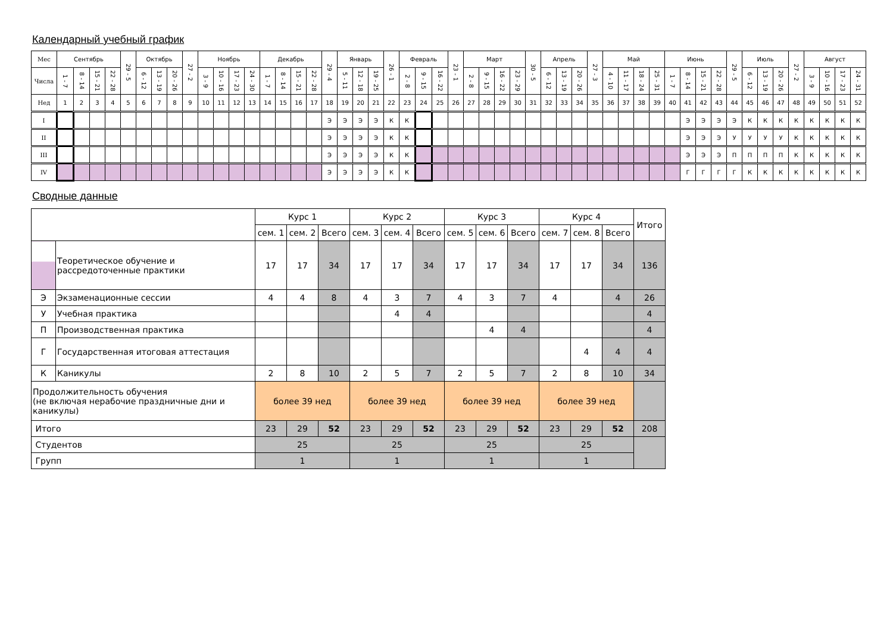Календарный учебный график
| Мес | Сентябрь | | | | 29 - 5 | Октябрь | | | 27 - 2 | Ноябрь | | | | Декабрь | | | | 29 - 4 | Январь | | | 26 - 1 | Февраль | | | 23 - 1 | Март | | | | 30 - 5 | Апрель | | | 27 - 3 | Май | | | | Июнь | | | | 29 - 5 | Июль | | | 27 - 2 | Август | | | |
| Числа | 1 - 7 | 8 - 14 | 15 - 21 | 22 - 28 | | 6 - 12 | 13 - 19 | 20 - 26 | | 3 - 9 | 10 - 16 | 17 - 23 | 24 - 30 | 1 - 7 | 8 - 14 | 15 - 21 | 22 - 28 | | 5 - 11 | 12 - 18 | 19 - 25 | | 2 - 8 | 9 - 15 | 16 - 22 | | 2 - 8 | 9 - 15 | 16 - 22 | 23 - 29 | | 6 - 12 | 13 - 19 | 20 - 26 | | 4 - 10 | 11 - 17 | 18 - 24 | 25 - 31 | 1 - 7 | 8 - 14 | 15 - 21 | 22 - 28 | | 6 - 12 | 13 - 19 | 20 - 26 | | 3 - 9 | 10 - 16 | 17 - 23 | 24 - 31 |
| Нед | 1 | 2 | 3 | 4 | 5 | 6 | 7 | 8 | 9 | 10 | 11 | 12 | 13 | 14 | 15 | 16 | 17 | 18 | 19 | 20 | 21 | 22 | 23 | 24 | 25 | 26 | 27 | 28 | 29 | 30 | 31 | 32 | 33 | 34 | 35 | 36 | 37 | 38 | 39 | 40 | 41 | 42 | 43 | 44 | 45 | 46 | 47 | 48 | 49 | 50 | 51 | 52 |
| I | | | | | | | | | | | | | | | | | | Э | Э | Э | Э | К | К | | | | | | | | | | | | | | | | | | Э | Э | Э | Э | К | К | К | К | К | К | К | К |
| II | | | | | | | | | | | | | | | | | | Э | Э | Э | Э | К | К | | | | | | | | | | | | | | | | | | Э | Э | Э | У | У | У | У | К | К | К | К | К |
| III | | | | | | | | | | | | | | | | | | Э | Э | Э | Э | К | К | | | | | | | | | | | | | | | | | | Э | Э | Э | П | П | П | П | К | К | К | К | К |
| IV | | | | | | | | | | | | | | | | | | Э | Э | Э | Э | К | К | | | | | | | | | | | | | | | | | | Г | Г | Г | Г | К | К | К | К | К | К | К | К |
Сводные данные
| | | Курс 1 | | | Курс 2 | | | Курс 3 | | | Курс 4 | | | Итого |
| | | сем. 1 | сем. 2 | Всего | сем. 3 | сем. 4 | Всего | сем. 5 | сем. 6 | Всего | сем. 7 | сем. 8 | Всего | |
| | Теоретическое обучение и рассредоточенные практики | 17 | 17 | 34 | 17 | 17 | 34 | 17 | 17 | 34 | 17 | 17 | 34 | 136 |
| Э | Экзаменационные сессии | 4 | 4 | 8 | 4 | 3 | 7 | 4 | 3 | 7 | 4 | | 4 | 26 |
| У | Учебная практика | | | | | 4 | 4 | | | | | | | 4 |
| П | Производственная практика | | | | | | | | 4 | 4 | | | | 4 |
| Г | Государственная итоговая аттестация | | | | | | | | | | | 4 | 4 | 4 |
| К | Каникулы | 2 | 8 | 10 | 2 | 5 | 7 | 2 | 5 | 7 | 2 | 8 | 10 | 34 |
| Продолжительность обучения (не включая нерабочие праздничные дни и каникулы) | | более 39 нед | | | более 39 нед | | | более 39 нед | | | более 39 нед | | | |
| Итого | | 23 | 29 | 52 | 23 | 29 | 52 | 23 | 29 | 52 | 23 | 29 | 52 | 208 |
| Студентов | | 25 | | | 25 | | | 25 | | | 25 | | | |
| Групп | | 1 | | | 1 | | | 1 | | | 1 | | | |